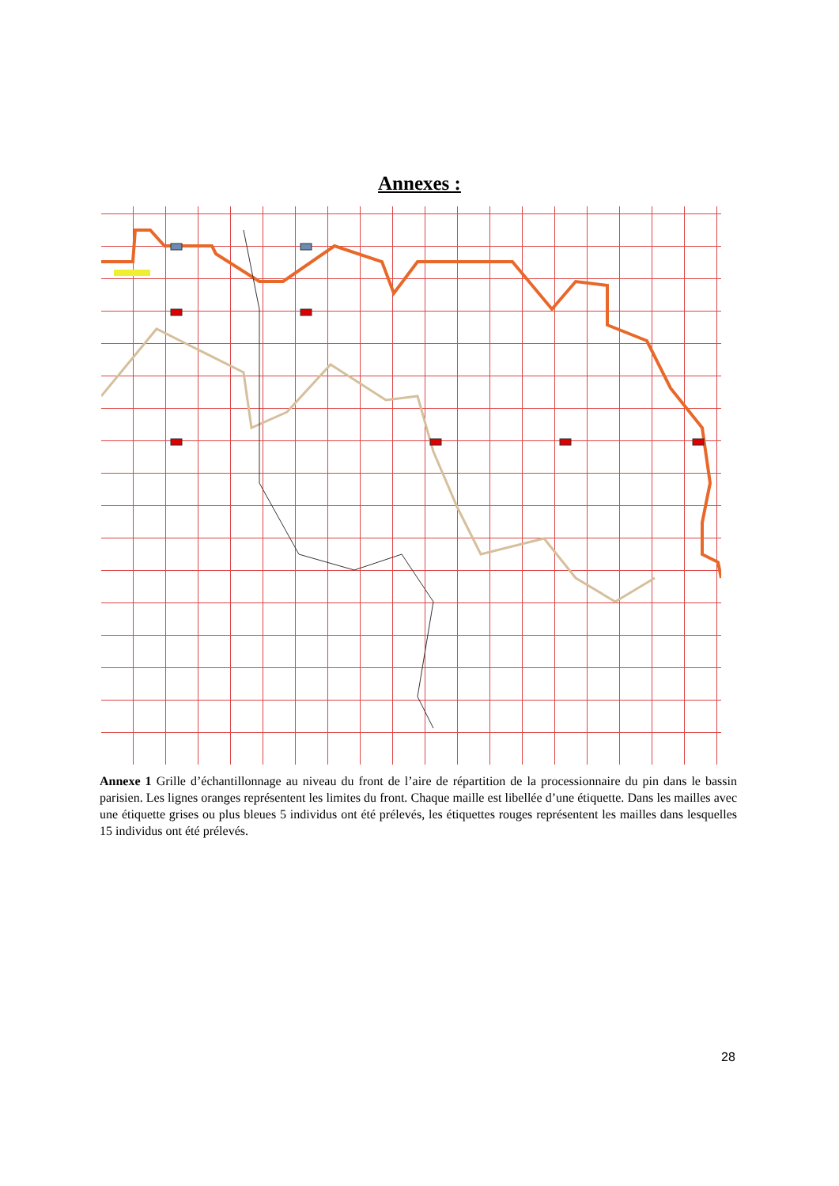Annexes :
Annexe 1 Grille d’échantillonnage au niveau du front de l’aire de répartition de la processionnaire du pin dans le bassin parisien. Les lignes oranges représentent les limites du front. Chaque maille est libellée d’une étiquette. Dans les mailles avec une étiquette grises ou plus bleues 5 individus ont été prélevés, les étiquettes rouges représentent les mailles dans lesquelles 15 individus ont été prélevés.
28